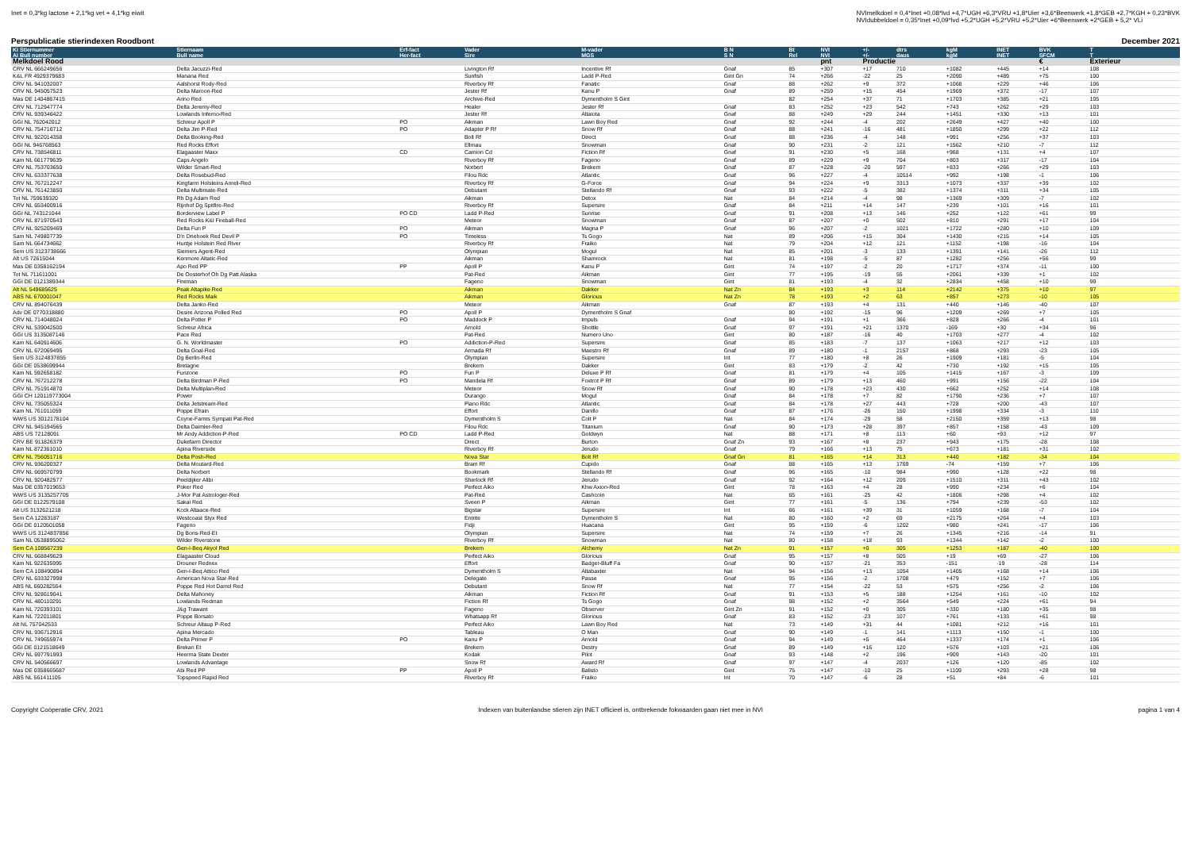Inet = 0,3*kg lactose + 2,1*kg vet + 4,1*kg eiwit
NVImelkdoel = 0,4*Inet +0,08*lvd +4,7*UGH +6,3*VRU +1,8*Uier +3,6*Beenwerk +1,8*GEB +2,7*KGH + 0,23*BVK
NVIdubbeldoel = 0,35*Inet +0,09*lvd +5,2*UGH +5,2*VRU +5,2*Uier +6*Beenwerk +2*GEB + 5,2* VLi
Perspublicatie stierindexen Roodbont
December 2021
| Ki Stiernummer | Stiernaam | Erf-fact | Vader | M-vader | B N | Bt | NVI | +/- | dtrs | kgM | INET | BVK | T |
| --- | --- | --- | --- | --- | --- | --- | --- | --- | --- | --- | --- | --- | --- |
| Ai Bull number | Bull name | Her-fact | Sire | MGS | S N | Rel | NVI | +/- | daus | kgM | INET | SFCM | T |
| Melkdoel Rood | | | | | | | pnt | Productie | | | | € | Exterieur |
| CRV NL 666249656 | Delta Jacuzzi-Red | | Livington Rf | Incentive Rf | Gnaf | 85 | +307 | +17 | 710 | +1082 | +445 | +14 | 108 |
| K&L FR 4929379683 | Manana Red | | Sunfish | Ladd P-Red | Gint Gn | 74 | +266 | -22 | 25 | +2090 | +489 | +75 | 100 |
| CRV NL 941032007 | Aalshorst Rody-Red | | Riverboy Rf | Fanatic | Gnaf | 88 | +262 | +9 | 372 | +1068 | +229 | +46 | 106 |
| CRV NL 945057523 | Delta Maroon-Red | | Jester Rf | Kanu P | Gnaf | 89 | +259 | +15 | 454 | +1969 | +372 | -17 | 107 |
| Mas DE 1404867415 | Arino Red | | Archive-Red | Dymentholm S Gint | | 82 | +254 | +37 | 71 | +1703 | +385 | +21 | 105 |
| CRV NL 712947774 | Delta Jeremy-Red | | Healer | Jester Rf | Gnaf | 83 | +252 | +23 | 542 | +743 | +262 | +29 | 103 |
| CRV NL 939346422 | Lowlands Inferno-Red | | Jester Rf | Altaiota | Gnaf | 88 | +249 | +29 | 244 | +1451 | +330 | +13 | 101 |
| GGI NL 762042012 | Schreur Apoll P | PO | Aikman | Lawn Boy Red | Gnaf | 92 | +244 | -4 | 202 | +2649 | +427 | +40 | 100 |
| CRV NL 754716712 | Delta Jim P-Red | PO | Adapter P Rf | Snow Rf | Gnaf | 88 | +241 | -16 | 481 | +1850 | +299 | +22 | 112 |
| CRV NL 922014358 | Delta Booking-Red | | Bolt Rf | Direct | Gnaf | 88 | +236 | -4 | 148 | +991 | +256 | +37 | 103 |
| GGI NL 946768563 | Red Rocks Effort | | Ellmau | Snowman | Gnaf | 90 | +231 | -2 | 121 | +1562 | +210 | -7 | 112 |
| CRV NL 738546811 | Elagaaster Maxx | CD | Camion Cd | Fiction Rf | Gnaf | 91 | +230 | +5 | 168 | +968 | +131 | +4 | 107 |
| Kam NL 661779639 | Caps Angelo | | Riverboy Rf | Fageno | Gnaf | 89 | +229 | +9 | 704 | +803 | +317 | -17 | 104 |
| CRV NL 753703650 | Wilder Smart-Red | | Norbert | Brekem | Gnaf | 87 | +228 | -20 | 597 | +833 | +266 | +29 | 103 |
| CRV NL 633377638 | Delta Rosebud-Red | | Filou Rdc | Atlantic | Gnaf | 96 | +227 | -4 | 10514 | +992 | +198 | -1 | 106 |
| CRV NL 767212247 | Kingfarm Holsteins Anreli-Red | | Riverboy Rf | G-Force | Gnaf | 94 | +224 | +9 | 3313 | +1073 | +337 | +39 | 102 |
| CRV NL 761423850 | Delta Multimate-Red | | Debutant | Stellando Rf | Gnaf | 93 | +222 | -5 | 382 | +1374 | +311 | +34 | 105 |
| Tot NL 759639320 | Rh Dg Adam Red | | Aikman | Detox | Nat | 84 | +214 | -4 | 98 | +1369 | +309 | -7 | 102 |
| CRV NL 653400916 | Rijnhof Dg Spitfire-Red | | Riverboy Rf | Supersire | Gnaf | 84 | +211 | +14 | 147 | +239 | +101 | +16 | 101 |
| GGI NL 743121044 | Borderview Label P | PO CD | Ladd P-Red | Sunrise | Gnaf | 91 | +208 | +13 | 146 | +252 | +122 | +61 | 99 |
| CRV NL 871970543 | Red Rocks K&l Fireball-Red | | Meteor | Snowman | Gnaf | 87 | +207 | +0 | 502 | +810 | +291 | +17 | 104 |
| CRV NL 925209469 | Delta Fun P | PO | Aikman | Magna P | Gnaf | 96 | +207 | -2 | 1021 | +1722 | +280 | +10 | 109 |
| Sam NL 749807739 | D'n Driehoek Red Devil P | PO | Timeless | Ts Gogo | Nat | 89 | +206 | +15 | 304 | +1430 | +215 | +14 | 105 |
| Sam NL 664734662 | Huntje Holstein Red River | | Riverboy Rf | Fraiko | Nat | 79 | +204 | +12 | 121 | +1152 | +198 | -16 | 104 |
| Sem US 3123738666 | Siemers Agent-Red | | Olympian | Mogul | Nat | 85 | +201 | -3 | 133 | +1391 | +141 | -26 | 112 |
| Alt US 72615044 | Kenmore Altatic-Red | | Aikman | Shamrock | Nat | 81 | +198 | -5 | 87 | +1282 | +256 | +56 | 99 |
| Mas DE 0358162194 | Apo Red PP | PP | Apoll P | Kanu P | Gint | 74 | +197 | -2 | 20 | +1717 | +374 | -11 | 100 |
| Tot NL 711611001 | De Oosterhof Oh Dg Patt Alaska | | Pat-Red | Aikman | Gint | 77 | +195 | -19 | 55 | +2061 | +339 | +1 | 102 |
| GGI DE 0121389344 | Fireman | | Fageno | Snowman | Gint | 81 | +193 | -4 | 32 | +2834 | +458 | +10 | 99 |
| Alt NL 549685625 | Peak Altapike Red | | Aikman | Dakker | Nat Zn | 84 | +193 | +3 | 114 | +2142 | +375 | +10 | 97 |
| ABS NL 670001047 | Red Rocks Maik | | Aikman | Glorious | Nat Zn | 78 | +193 | +2 | 63 | +857 | +273 | -10 | 105 |
| CRV NL 894076439 | Delta Janko-Red | | Meteor | Aikman | Gnaf | 87 | +193 | +4 | 131 | +440 | +146 | -40 | 107 |
| Adv DE 0770318880 | Desire Arizona Polled Red | PO | Apoll P | Dymentholm S Gnaf | | 80 | +192 | -15 | 96 | +1209 | +269 | +7 | 105 |
| CRV NL 714048024 | Delta Potter P | PO | Maddock P | Impuls | Gnaf | 94 | +191 | +1 | 366 | +828 | +266 | -4 | 101 |
| CRV NL 539042500 | Schreur Africa | | Arnold | Shottle | Gnaf | 97 | +191 | +21 | 1370 | -169 | +30 | +34 | 96 |
| GGI US 3135087146 | Pace Red | | Pat-Red | Numero Uno | Gint | 80 | +187 | -16 | 40 | +1703 | +277 | -4 | 102 |
| Kam NL 640914606 | G. N. Worldmaster | PO | Addiction-P-Red | Supersire | Gnaf | 85 | +183 | -7 | 137 | +1063 | +217 | +12 | 103 |
| CRV NL 672069495 | Delta Goal-Red | | Armada Rf | Maestro Rf | Gnaf | 89 | +180 | -1 | 2157 | +868 | +293 | -23 | 105 |
| Sem US 3124837855 | Dg Berlin-Red | | Olympian | Supersire | Int | 77 | +180 | +8 | 26 | +1909 | +181 | -5 | 104 |
| GGI DE 0538699944 | Bretagne | | Brekem | Dakker | Gint | 83 | +179 | -2 | 42 | +730 | +192 | +15 | 105 |
| Kam NL 592658182 | Funzone | PO | Fun P | Deluxe P Rf | Gnaf | 81 | +179 | +4 | 105 | +1415 | +167 | -3 | 109 |
| CRV NL 767212278 | Delta Birdman P-Red | PO | Mandela Rf | Foxtrot P Rf | Gnaf | 89 | +179 | +13 | 460 | +991 | +156 | -22 | 104 |
| CRV NL 751914870 | Delta Multiplan-Red | | Meteor | Snow Rf | Gnaf | 90 | +178 | +23 | 430 | +662 | +252 | +14 | 108 |
| GGI CH 120119773004 | Power | | Durango | Mogul | Gnaf | 84 | +178 | +7 | 82 | +1790 | +236 | +7 | 107 |
| CRV NL 735055324 | Delta Jetstream-Red | | Piano Rdc | Atlantic | Gnaf | 84 | +178 | +27 | 443 | +728 | +200 | -43 | 107 |
| Kam NL 761011059 | Poppe Efrain | | Effort | Danillo | Gnaf | 87 | +176 | -26 | 150 | +1998 | +334 | -3 | 110 |
| WWS US 3012178104 | Coyne-Farms Sympati Pat-Red | | Dymentholm S | Colt P | Nat | 84 | +174 | -29 | 58 | +2150 | +359 | +13 | 98 |
| CRV NL 945194565 | Delta Daimler-Red | | Filou Rdc | Titanium | Gnaf | 90 | +173 | +28 | 397 | +857 | +158 | -43 | 109 |
| ABS US 72128091 | Mr Andy Addiction-P-Red | PO CD | Ladd P-Red | Goldwyn | Nat | 88 | +171 | +8 | 113 | +60 | +93 | +12 | 97 |
| CRV BE 911826379 | Dukefarm Director | | Direct | Burton | Gnaf Zn | 93 | +167 | +8 | 237 | +943 | +175 | -28 | 108 |
| Kam NL 872361010 | Apina Riverside | | Riverboy Rf | Jerudo | Gnaf | 79 | +166 | +13 | 75 | +673 | +181 | +31 | 102 |
| CRV NL 756051716 | Delta Posh-Red | | Nova Star | Bolt Rf | Gnaf Gn | 81 | +165 | +14 | 313 | +440 | +182 | -34 | 104 |
| CRV NL 936200327 | Delta Moutard-Red | | Bram Rf | Cupido | Gnaf | 88 | +165 | +13 | 1769 | -74 | +159 | +7 | 106 |
| CRV NL 669570799 | Delta Norbert | | Bookmark | Stellando Rf | Gnaf | 96 | +165 | -10 | 984 | +990 | +128 | +22 | 98 |
| CRV NL 920482577 | Peeldijker Alibi | | Sherlock Rf | Jerudo | Gnaf | 92 | +164 | +12 | 209 | +1510 | +311 | +43 | 102 |
| Mas DE 0357019653 | Poker Red | | Perfect Aiko | Khw Axion-Red | Gint | 78 | +163 | +4 | 28 | +990 | +234 | +6 | 104 |
| WWS US 3135257705 | J-Mor Pat Astrologer-Red | | Pat-Red | Cashcoin | Nat | 65 | +161 | -25 | 42 | +1806 | +298 | +4 | 102 |
| GGI DE 0122579108 | Sakai Red | | Sveen P | Aikman | Gint | 77 | +161 | -5 | 136 | +794 | +239 | -53 | 102 |
| Alt US 3132621218 | Kcck Altaace-Red | | Bigstar | Supersire | Int | 66 | +161 | +39 | 31 | +1059 | +168 | -7 | 104 |
| Sem CA 12283187 | Westcoast Styx Red | | Entrite | Dymentholm S | Nat | 80 | +160 | +2 | 69 | +2175 | +264 | +4 | 103 |
| GGI DE 0120501058 | Fageno | | Fidji | Huacana | Gint | 95 | +159 | -6 | 1202 | +980 | +241 | -17 | 106 |
| WWS US 3124837856 | Dg Boris-Red-Et | | Olympian | Supersire | Nat | 74 | +159 | +7 | 26 | +1345 | +216 | -14 | 91 |
| Sam NL 0538895062 | Wilder Riverstone | | Riverboy Rf | Snowman | Nat | 80 | +158 | +18 | 93 | +1344 | +142 | -2 | 100 |
| Sem CA 108567239 | Gen-I-Beq Akyol Red | | Brekem | Alchemy | Nat Zn | 91 | +157 | +0 | 305 | +1253 | +187 | -40 | 100 |
| CRV NL 668849629 | Elagaaster Cloud | | Perfect Aiko | Glorious | Gnaf | 95 | +157 | +8 | 505 | +19 | +69 | -27 | 106 |
| Kam NL 922635995 | Drouner Rednex | | Effort | Badger-Bluff Fa | Gnaf | 90 | +157 | -21 | 353 | -151 | -19 | -28 | 114 |
| Sem CA 108490894 | Gen-I-Beq Attico Red | | Dymentholm S | Altabaxter | Nat | 94 | +156 | +13 | 1054 | +1405 | +168 | +14 | 106 |
| CRV NL 633327998 | American Nova Star-Red | | Delegate | Passe | Gnaf | 95 | +156 | -2 | 1708 | +479 | +152 | +7 | 106 |
| ABS NL 660282554 | Poppe Red Hot Darrel Red | | Debutant | Snow Rf | Nat | 77 | +154 | -22 | 53 | +575 | +256 | -2 | 106 |
| CRV NL 928619041 | Delta Mahoney | | Aikman | Fiction Rf | Gnaf | 91 | +153 | +5 | 188 | +1254 | +161 | -10 | 102 |
| CRV NL 480110291 | Lowlands Redman | | Fiction Rf | Ts Gogo | Gnaf | 98 | +152 | +2 | 3564 | +549 | +224 | +61 | 94 |
| Kam NL 720393101 | J&g Trawant | | Fageno | Observer | Gint Zn | 91 | +152 | +0 | 305 | +330 | +180 | +35 | 98 |
| Kam NL 722011801 | Poppe Borsato | | Whatsapp Rf | Glorious | Gnaf | 83 | +152 | -23 | 107 | +761 | +133 | +61 | 98 |
| Alt NL 757042533 | Schreur Altaup P-Red | | Perfect Aiko | Lawn Boy Red | Nat | 73 | +149 | +31 | 44 | +1081 | +212 | +16 | 101 |
| CRV NL 936712916 | Apina Mercado | | Tableau | O Man | Gnaf | 90 | +149 | -1 | 141 | +1113 | +150 | -1 | 100 |
| CRV NL 749655974 | Delta Primer P | PO | Kanu P | Arnold | Gnaf | 94 | +149 | +5 | 464 | +1337 | +174 | +1 | 106 |
| GGI DE 0121518649 | Brekan Et | | Brekem | Destry | Gnaf | 89 | +149 | +16 | 120 | +576 | +103 | +21 | 106 |
| CRV NL 697791993 | Heerma State Dexter | | Kodak | Pilot | Gnaf | 93 | +148 | +2 | 196 | +909 | +143 | -20 | 101 |
| CRV NL 540566697 | Lowlands Advantage | | Snow Rf | Award Rf | Gnaf | 97 | +147 | -4 | 2037 | +126 | +120 | -85 | 102 |
| Mas DE 0358665687 | Abi Red PP | PP | Apoll P | Balisto | Gint | 75 | +147 | -10 | 25 | +1109 | +293 | +28 | 98 |
| ABS NL 561411105 | Topspeed Rapid Red | | Riverboy Rf | Fraiko | Int | 70 | +147 | -6 | 28 | +51 | +84 | -6 | 101 |
Copyright Coöperatie CRV, 2021 Indexen van buitenlandse stieren zijn INET officieel is, ontbrekende fokwaarden gaan niet mee in NVI
pagina 1 van 4